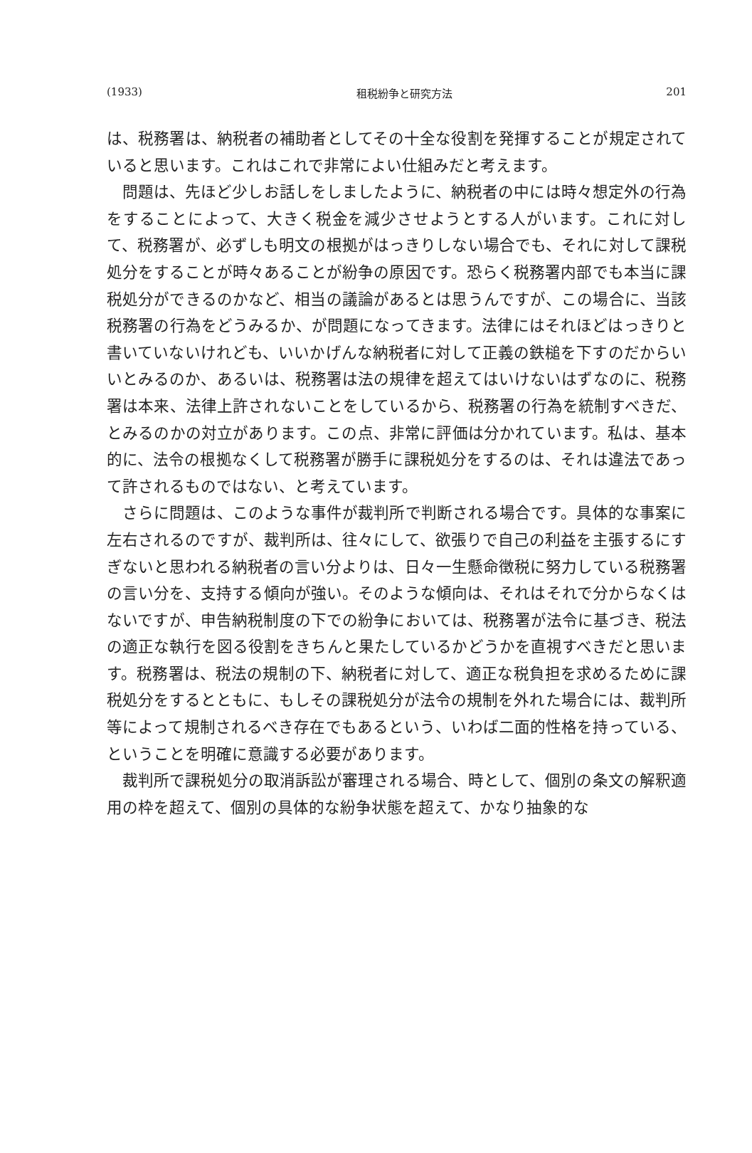(1933) 租税紛争と研究方法 201
は、税務署は、納税者の補助者としてその十全な役割を発揮することが規定されていると思います。これはこれで非常によい仕組みだと考えます。
　問題は、先ほど少しお話しをしましたように、納税者の中には時々想定外の行為をすることによって、大きく税金を減少させようとする人がいます。これに対して、税務署が、必ずしも明文の根拠がはっきりしない場合でも、それに対して課税処分をすることが時々あることが紛争の原因です。恐らく税務署内部でも本当に課税処分ができるのかなど、相当の議論があるとは思うんですが、この場合に、当該税務署の行為をどうみるか、が問題になってきます。法律にはそれほどはっきりと書いていないけれども、いいかげんな納税者に対して正義の鉄槌を下すのだからいいとみるのか、あるいは、税務署は法の規律を超えてはいけないはずなのに、税務署は本来、法律上許されないことをしているから、税務署の行為を統制すべきだ、とみるのかの対立があります。この点、非常に評価は分かれています。私は、基本的に、法令の根拠なくして税務署が勝手に課税処分をするのは、それは違法であって許されるものではない、と考えています。
　さらに問題は、このような事件が裁判所で判断される場合です。具体的な事案に左右されるのですが、裁判所は、往々にして、欲張りで自己の利益を主張するにすぎないと思われる納税者の言い分よりは、日々一生懸命徴税に努力している税務署の言い分を、支持する傾向が強い。そのような傾向は、それはそれで分からなくはないですが、申告納税制度の下での紛争においては、税務署が法令に基づき、税法の適正な執行を図る役割をきちんと果たしているかどうかを直視すべきだと思います。税務署は、税法の規制の下、納税者に対して、適正な税負担を求めるために課税処分をするとともに、もしその課税処分が法令の規制を外れた場合には、裁判所等によって規制されるべき存在でもあるという、いわば二面的性格を持っている、ということを明確に意識する必要があります。
　裁判所で課税処分の取消訴訟が審理される場合、時として、個別の条文の解釈適用の枠を超えて、個別の具体的な紛争状態を超えて、かなり抽象的な